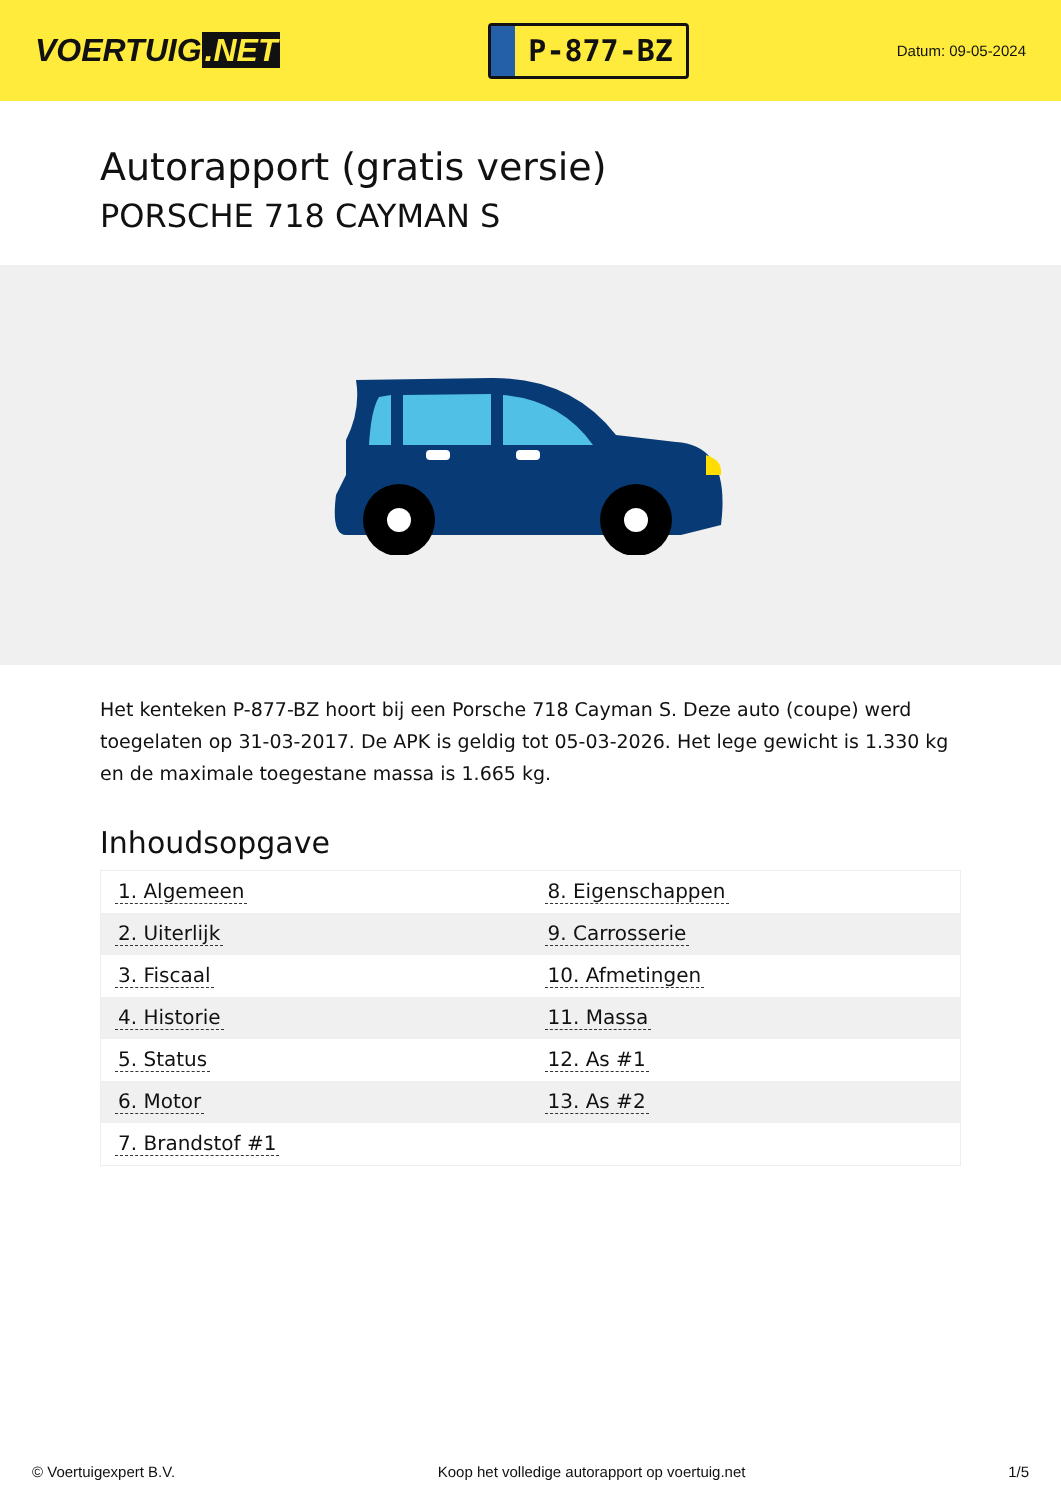VOERTUIG.NET
P-877-BZ
Datum: 09-05-2024
Autorapport (gratis versie)
PORSCHE 718 CAYMAN S
Het kenteken P-877-BZ hoort bij een Porsche 718 Cayman S. Deze auto (coupe) werd toegelaten op 31-03-2017. De APK is geldig tot 05-03-2026. Het lege gewicht is 1.330 kg en de maximale toegestane massa is 1.665 kg.
Inhoudsopgave
| 1. Algemeen | 8. Eigenschappen |
| 2. Uiterlijk | 9. Carrosserie |
| 3. Fiscaal | 10. Afmetingen |
| 4. Historie | 11. Massa |
| 5. Status | 12. As #1 |
| 6. Motor | 13. As #2 |
| 7. Brandstof #1 | |
© Voertuigexpert B.V. Koop het volledige autorapport op voertuig.net
1/5